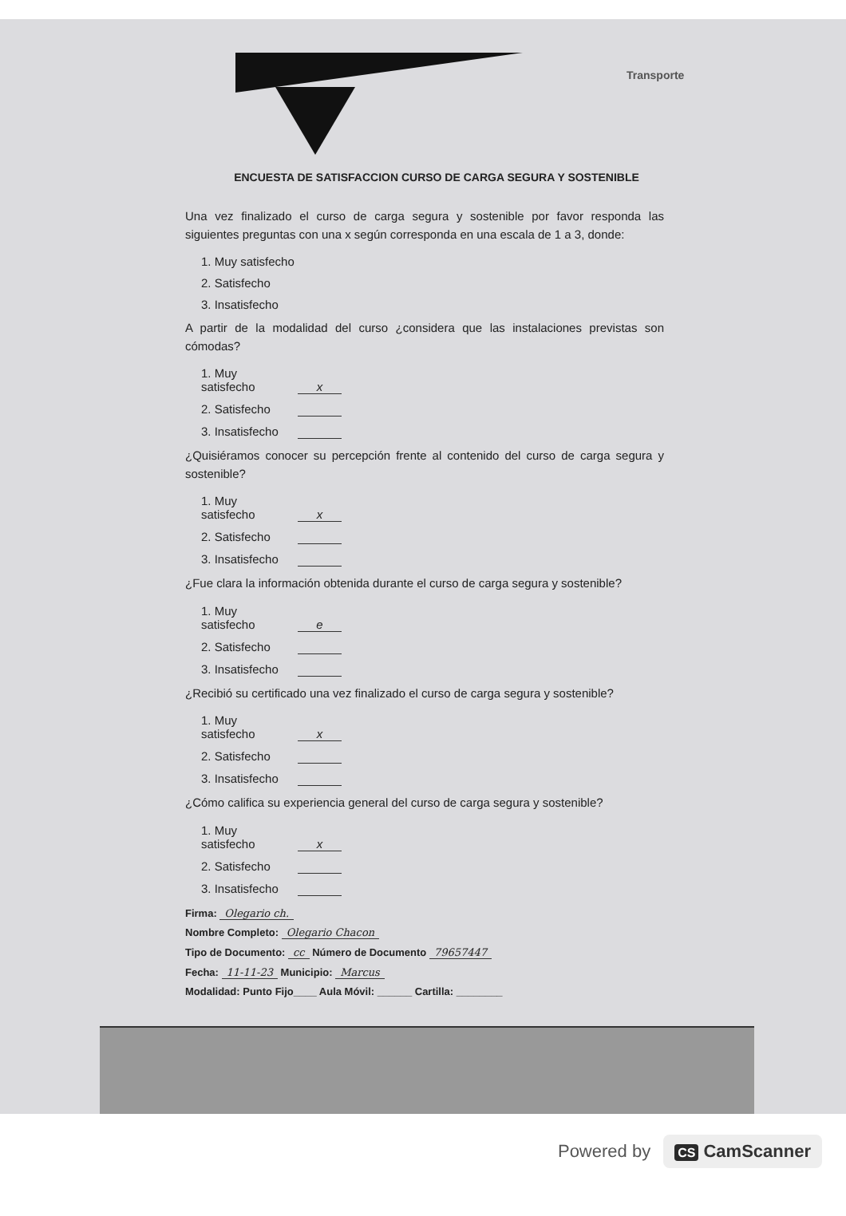Transporte
ENCUESTA DE SATISFACCION CURSO DE CARGA SEGURA Y SOSTENIBLE
Una vez finalizado el curso de carga segura y sostenible por favor responda las siguientes preguntas con una x según corresponda en una escala de 1 a 3, donde:
1. Muy satisfecho
2. Satisfecho
3. Insatisfecho
A partir de la modalidad del curso ¿considera que las instalaciones previstas son cómodas?
1. Muy satisfecho x
2. Satisfecho
3. Insatisfecho
¿Quisiéramos conocer su percepción frente al contenido del curso de carga segura y sostenible?
1. Muy satisfecho x
2. Satisfecho
3. Insatisfecho
¿Fue clara la información obtenida durante el curso de carga segura y sostenible?
1. Muy satisfecho e
2. Satisfecho
3. Insatisfecho
¿Recibió su certificado una vez finalizado el curso de carga segura y sostenible?
1. Muy satisfecho x
2. Satisfecho
3. Insatisfecho
¿Cómo califica su experiencia general del curso de carga segura y sostenible?
1. Muy satisfecho x
2. Satisfecho
3. Insatisfecho
Firma: Olegario ch.
Nombre Completo: Olegario Chacon
Tipo de Documento: cc Número de Documento 79657447
Fecha: 11-11-23 Municipio: Marcus
Modalidad: Punto Fijo____ Aula Móvil: ______ Cartilla: ________
Powered by CS CamScanner